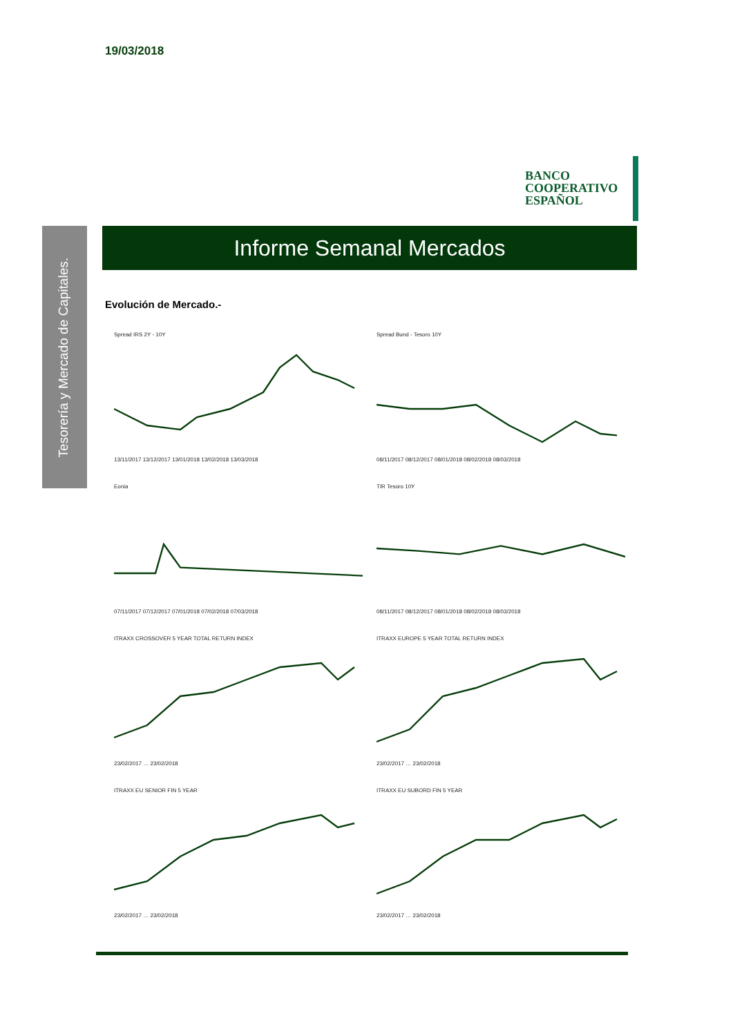19/03/2018
BANCO
COOPERATIVO
ESPAÑOL
Tesorería y Mercado de Capitales.
Informe Semanal Mercados
Evolución de Mercado.-
Spread IRS 2Y - 10Y
13/11/2017 13/12/2017 13/01/2018 13/02/2018 13/03/2018
Spread Bund - Tesoro 10Y
08/11/2017 08/12/2017 08/01/2018 08/02/2018 08/03/2018
Eonia
07/11/2017 07/12/2017 07/01/2018 07/02/2018 07/03/2018
TIR Tesoro 10Y
08/11/2017 08/12/2017 08/01/2018 08/02/2018 08/03/2018
ITRAXX CROSSOVER 5 YEAR TOTAL RETURN INDEX
23/02/2017 … 23/02/2018
ITRAXX EUROPE 5 YEAR TOTAL RETURN INDEX
23/02/2017 … 23/02/2018
ITRAXX EU SENIOR FIN 5 YEAR
23/02/2017 … 23/02/2018
ITRAXX EU SUBORD FIN 5 YEAR
23/02/2017 … 23/02/2018